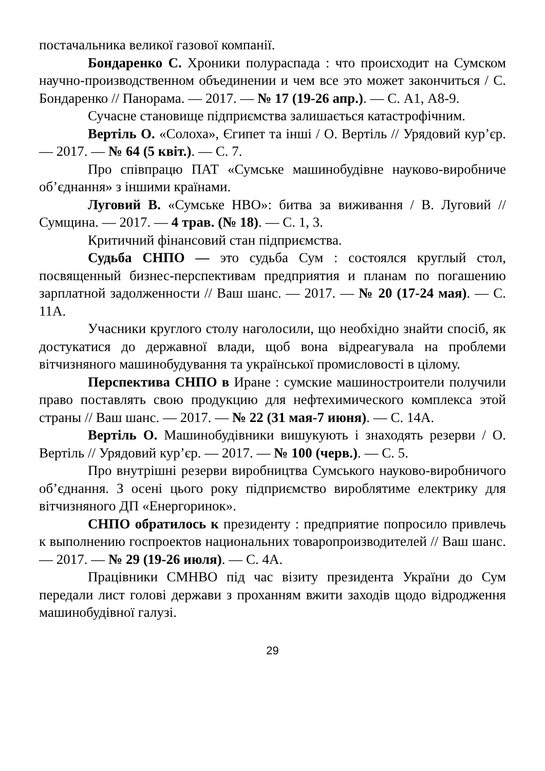постачальника великої газової компанії.
Бондаренко С. Хроники полураспада : что происходит на Сумском научно-производственном объединении и чем все это может закончиться / С. Бондаренко // Панорама. — 2017. — № 17 (19-26 апр.). — С. А1, А8-9.
Сучасне становище підприємства залишається катастрофічним.
Вертіль О. «Солоха», Єгипет та інші / О. Вертіль // Урядовий кур’єр. — 2017. — № 64 (5 квіт.). — С. 7.
Про співпрацю ПАТ «Сумське машинобудівне науково-виробниче об’єднання» з іншими країнами.
Луговий В. «Сумське НВО»: битва за виживання / В. Луговий // Сумщина. — 2017. — 4 трав. (№ 18). — С. 1, 3.
Критичний фінансовий стан підприємства.
Судьба СНПО — это судьба Сум : состоялся круглый стол, посвященный бизнес-перспективам предприятия и планам по погашению зарплатной задолженности // Ваш шанс. — 2017. — № 20 (17-24 мая). — С. 11А.
Учасники круглого столу наголосили, що необхідно знайти спосіб, як достукатися до державної влади, щоб вона відреагувала на проблеми вітчизняного машинобудування та української промисловості в цілому.
Перспектива СНПО в Иране : сумские машиностроители получили право поставлять свою продукцию для нефтехимического комплекса этой страны // Ваш шанс. — 2017. — № 22 (31 мая-7 июня). — С. 14А.
Вертіль О. Машинобудівники вишукують і знаходять резерви / О. Вертіль // Урядовий кур’єр. — 2017. — № 100 (черв.). — С. 5.
Про внутрішні резерви виробництва Сумського науково-виробничого об’єднання. З осені цього року підприємство вироблятиме електрику для вітчизняного ДП «Енергоринок».
СНПО обратилось к президенту : предприятие попросило привлечь к выполнению госпроектов национальних товаропроизводителей // Ваш шанс. — 2017. — № 29 (19-26 июля). — С. 4А.
Працівники СМНВО під час візиту президента України до Сум передали лист голові держави з проханням вжити заходів щодо відродження машинобудівної галузі.
29